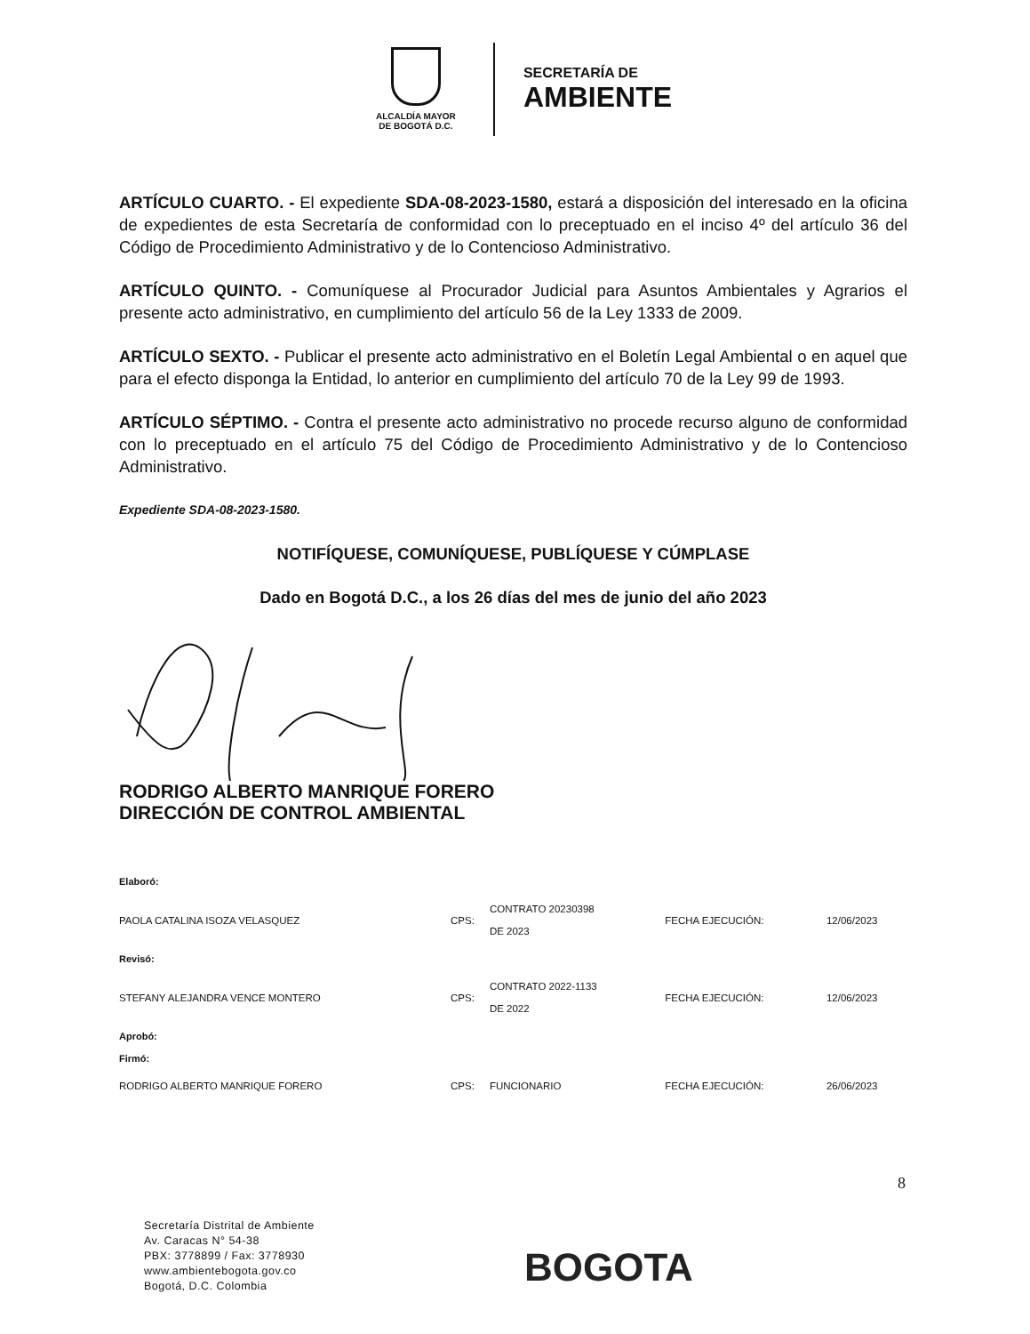ALCALDÍA MAYOR
DE BOGOTÁ D.C.
SECRETARÍA DE
AMBIENTE
ARTÍCULO CUARTO. - El expediente SDA-08-2023-1580, estará a disposición del interesado en la oficina de expedientes de esta Secretaría de conformidad con lo preceptuado en el inciso 4º del artículo 36 del Código de Procedimiento Administrativo y de lo Contencioso Administrativo.
ARTÍCULO QUINTO. - Comuníquese al Procurador Judicial para Asuntos Ambientales y Agrarios el presente acto administrativo, en cumplimiento del artículo 56 de la Ley 1333 de 2009.
ARTÍCULO SEXTO. - Publicar el presente acto administrativo en el Boletín Legal Ambiental o en aquel que para el efecto disponga la Entidad, lo anterior en cumplimiento del artículo 70 de la Ley 99 de 1993.
ARTÍCULO SÉPTIMO. - Contra el presente acto administrativo no procede recurso alguno de conformidad con lo preceptuado en el artículo 75 del Código de Procedimiento Administrativo y de lo Contencioso Administrativo.
Expediente SDA-08-2023-1580.
NOTIFÍQUESE, COMUNÍQUESE, PUBLÍQUESE Y CÚMPLASE
Dado en Bogotá D.C., a los 26 días del mes de junio del año 2023
RODRIGO ALBERTO MANRIQUE FORERO
DIRECCIÓN DE CONTROL AMBIENTAL
| Elaboró: | | | | |
| PAOLA CATALINA ISOZA VELASQUEZ | CPS: | CONTRATO 20230398 DE 2023 | FECHA EJECUCIÓN: | 12/06/2023 |
| Revisó: | | | | |
| STEFANY ALEJANDRA VENCE MONTERO | CPS: | CONTRATO 2022-1133 DE 2022 | FECHA EJECUCIÓN: | 12/06/2023 |
| Aprobó: Firmó: | | | | |
| RODRIGO ALBERTO MANRIQUE FORERO | CPS: | FUNCIONARIO | FECHA EJECUCIÓN: | 26/06/2023 |
8
Secretaría Distrital de Ambiente
Av. Caracas N° 54-38
PBX: 3778899 / Fax: 3778930
www.ambientebogota.gov.co
Bogotá, D.C. Colombia
BOGOTA